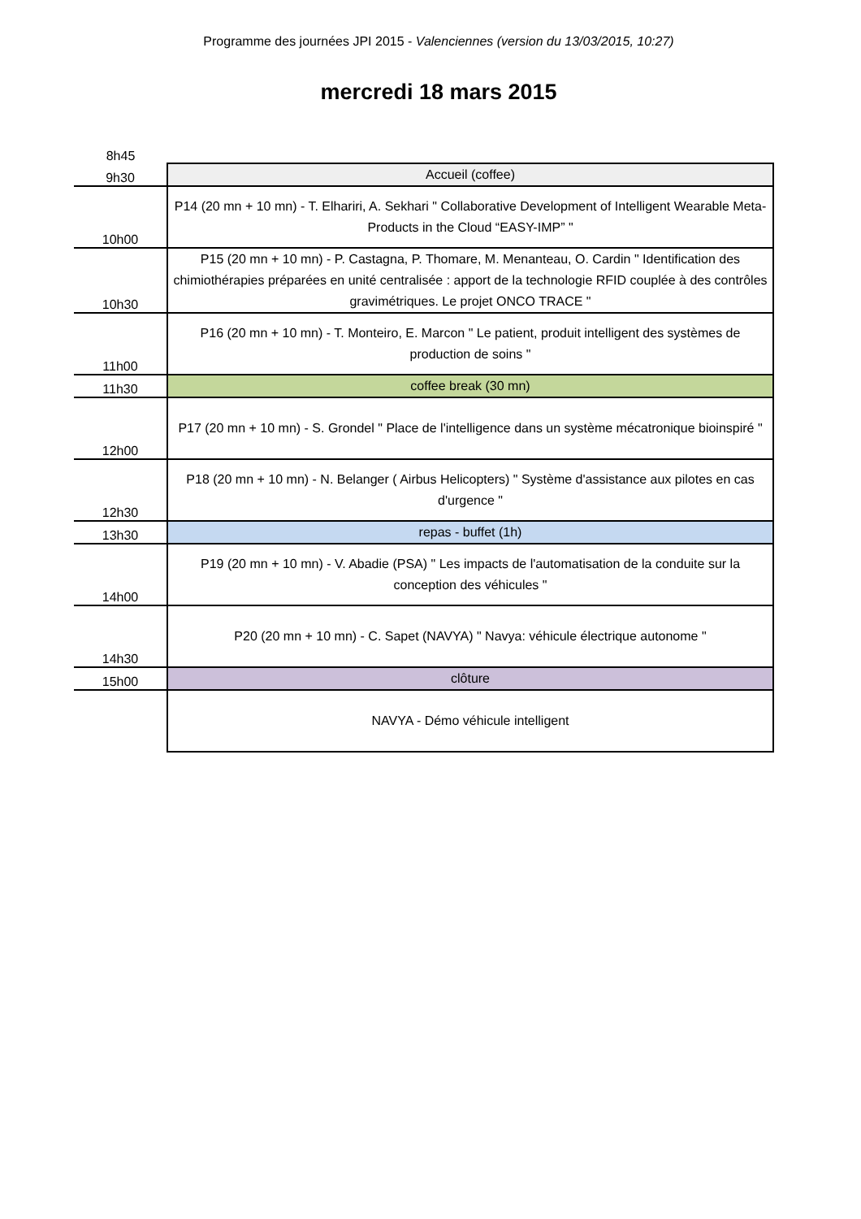Programme des journées JPI 2015 - Valenciennes (version du 13/03/2015, 10:27)
mercredi 18 mars 2015
| 8h45 | |
| 9h30 | Accueil (coffee) |
| 10h00 | P14 (20 mn + 10 mn) - T. Elhariri, A. Sekhari " Collaborative Development of Intelligent Wearable Meta-Products in the Cloud “EASY-IMP” " |
| 10h30 | P15 (20 mn + 10 mn) - P. Castagna, P. Thomare, M. Menanteau, O. Cardin " Identification des chimiothérapies préparées en unité centralisée : apport de la technologie RFID couplée à des contrôles gravimétriques. Le projet ONCO TRACE " |
| 11h00 | P16 (20 mn + 10 mn) - T. Monteiro, E. Marcon " Le patient, produit intelligent des systèmes de production de soins " |
| 11h30 | coffee break (30 mn) |
| 12h00 | P17 (20 mn + 10 mn) - S. Grondel " Place de l'intelligence dans un système mécatronique bioinspiré " |
| 12h30 | P18 (20 mn + 10 mn) - N. Belanger ( Airbus Helicopters) " Système d'assistance aux pilotes en cas d'urgence " |
| 13h30 | repas - buffet (1h) |
| 14h00 | P19 (20 mn + 10 mn) - V. Abadie (PSA) " Les impacts de l'automatisation de la conduite sur la conception des véhicules " |
| 14h30 | P20 (20 mn + 10 mn) - C. Sapet (NAVYA) " Navya: véhicule électrique autonome " |
| 15h00 | clôture |
| | NAVYA - Démo véhicule intelligent |